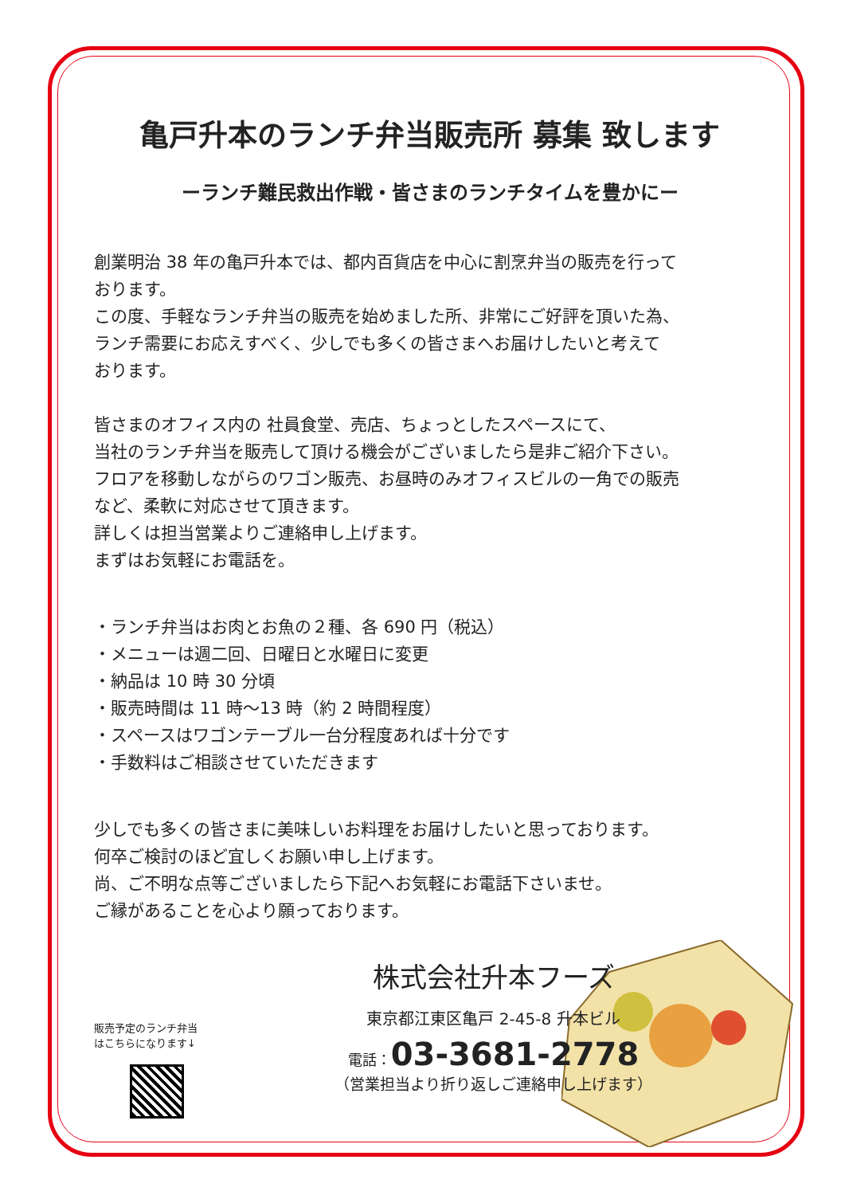亀戸升本のランチ弁当販売所 募集 致します
ーランチ難民救出作戦・皆さまのランチタイムを豊かにー
創業明治 38 年の亀戸升本では、都内百貨店を中心に割烹弁当の販売を行って
おります。
この度、手軽なランチ弁当の販売を始めました所、非常にご好評を頂いた為、
ランチ需要にお応えすべく、少しでも多くの皆さまへお届けしたいと考えて
おります。
皆さまのオフィス内の 社員食堂、売店、ちょっとしたスペースにて、
当社のランチ弁当を販売して頂ける機会がございましたら是非ご紹介下さい。
フロアを移動しながらのワゴン販売、お昼時のみオフィスビルの一角での販売
など、柔軟に対応させて頂きます。
詳しくは担当営業よりご連絡申し上げます。
まずはお気軽にお電話を。
・ランチ弁当はお肉とお魚の２種、各 690 円（税込）
・メニューは週二回、日曜日と水曜日に変更
・納品は 10 時 30 分頃
・販売時間は 11 時〜13 時（約 2 時間程度）
・スペースはワゴンテーブル一台分程度あれば十分です
・手数料はご相談させていただきます
少しでも多くの皆さまに美味しいお料理をお届けしたいと思っております。
何卒ご検討のほど宜しくお願い申し上げます。
尚、ご不明な点等ございましたら下記へお気軽にお電話下さいませ。
ご縁があることを心より願っております。
販売予定のランチ弁当
はこちらになります↓
株式会社升本フーズ
東京都江東区亀戸 2-45-8 升本ビル
電話：03-3681-2778
（営業担当より折り返しご連絡申し上げます）